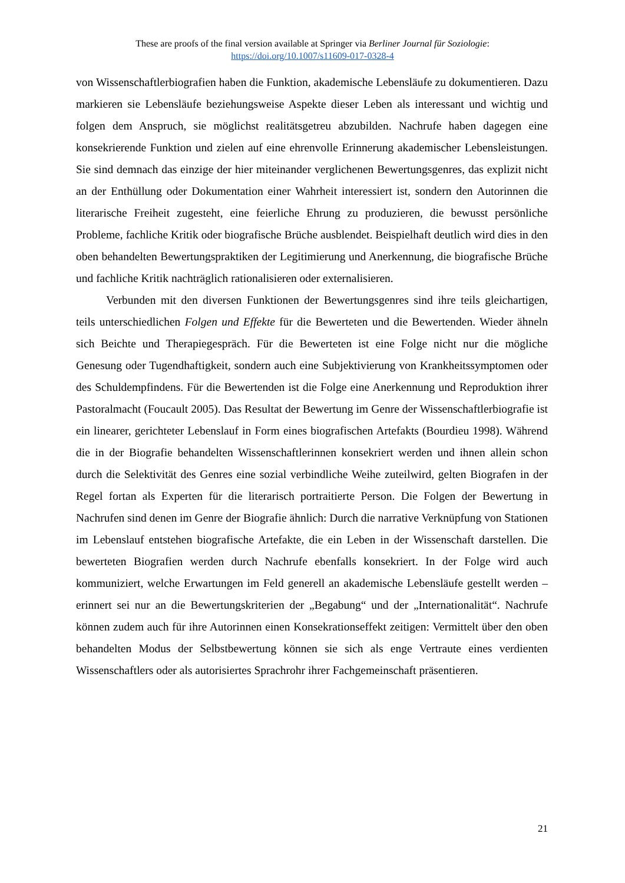These are proofs of the final version available at Springer via Berliner Journal für Soziologie:
https://doi.org/10.1007/s11609-017-0328-4
von Wissenschaftlerbiografien haben die Funktion, akademische Lebensläufe zu dokumentieren. Dazu markieren sie Lebensläufe beziehungsweise Aspekte dieser Leben als interessant und wichtig und folgen dem Anspruch, sie möglichst realitätsgetreu abzubilden. Nachrufe haben dagegen eine konsekrierende Funktion und zielen auf eine ehrenvolle Erinnerung akademischer Lebensleistungen. Sie sind demnach das einzige der hier miteinander verglichenen Bewertungsgenres, das explizit nicht an der Enthüllung oder Dokumentation einer Wahrheit interessiert ist, sondern den Autorinnen die literarische Freiheit zugesteht, eine feierliche Ehrung zu produzieren, die bewusst persönliche Probleme, fachliche Kritik oder biografische Brüche ausblendet. Beispielhaft deutlich wird dies in den oben behandelten Bewertungspraktiken der Legitimierung und Anerkennung, die biografische Brüche und fachliche Kritik nachträglich rationalisieren oder externalisieren.
Verbunden mit den diversen Funktionen der Bewertungsgenres sind ihre teils gleichartigen, teils unterschiedlichen Folgen und Effekte für die Bewerteten und die Bewertenden. Wieder ähneln sich Beichte und Therapiegespräch. Für die Bewerteten ist eine Folge nicht nur die mögliche Genesung oder Tugendhaftigkeit, sondern auch eine Subjektivierung von Krankheitssymptomen oder des Schuldempfindens. Für die Bewertenden ist die Folge eine Anerkennung und Reproduktion ihrer Pastoralmacht (Foucault 2005). Das Resultat der Bewertung im Genre der Wissenschaftlerbiografie ist ein linearer, gerichteter Lebenslauf in Form eines biografischen Artefakts (Bourdieu 1998). Während die in der Biografie behandelten Wissenschaftlerinnen konsekriert werden und ihnen allein schon durch die Selektivität des Genres eine sozial verbindliche Weihe zuteilwird, gelten Biografen in der Regel fortan als Experten für die literarisch portraitierte Person. Die Folgen der Bewertung in Nachrufen sind denen im Genre der Biografie ähnlich: Durch die narrative Verknüpfung von Stationen im Lebenslauf entstehen biografische Artefakte, die ein Leben in der Wissenschaft darstellen. Die bewerteten Biografien werden durch Nachrufe ebenfalls konsekriert. In der Folge wird auch kommuniziert, welche Erwartungen im Feld generell an akademische Lebensläufe gestellt werden – erinnert sei nur an die Bewertungskriterien der „Begabung“ und der „Internationalität“. Nachrufe können zudem auch für ihre Autorinnen einen Konsekrationseffekt zeitigen: Vermittelt über den oben behandelten Modus der Selbstbewertung können sie sich als enge Vertraute eines verdienten Wissenschaftlers oder als autorisiertes Sprachrohr ihrer Fachgemeinschaft präsentieren.
21